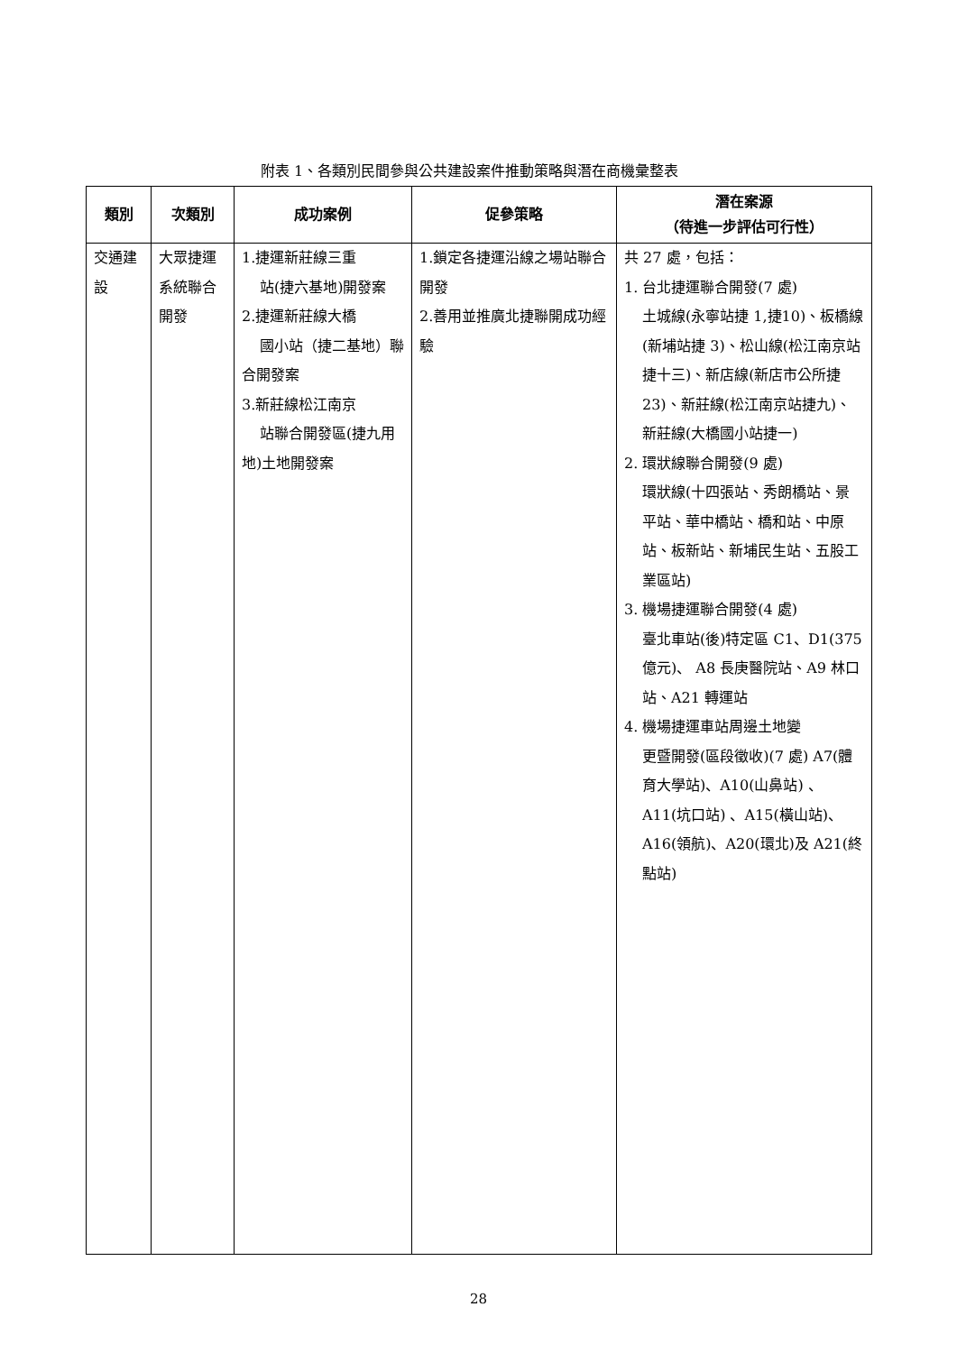附表 1、各類別民間參與公共建設案件推動策略與潛在商機彙整表
| 類別 | 次類別 | 成功案例 | 促參策略 | 潛在案源 （待進一步評估可行性） |
| --- | --- | --- | --- | --- |
| 交通建設 | 大眾捷運系統聯合開發 | 1.捷運新莊線三重 站(捷六基地)開發案 2.捷運新莊線大橋 國小站（捷二基地）聯合開發案 3.新莊線松江南京 站聯合開發區(捷九用地)土地開發案 | 1.鎖定各捷運沿線之場站聯合開發 2.善用並推廣北捷聯開成功經驗 | 共 27 處，包括： 1. 台北捷運聯合開發(7 處) 土城線(永寧站捷 1,捷10)、板橋線(新埔站捷 3)、松山線(松江南京站捷十三)、新店線(新店市公所捷 23)、新莊線(松江南京站捷九)、新莊線(大橋國小站捷一) 2. 環狀線聯合開發(9 處) 環狀線(十四張站、秀朗橋站、景平站、華中橋站、橋和站、中原站、板新站、新埔民生站、五股工業區站) 3. 機場捷運聯合開發(4 處) 臺北車站(後)特定區 C1、D1(375 億元)、 A8 長庚醫院站、A9 林口站、A21 轉運站 4. 機場捷運車站周邊土地變 更暨開發(區段徵收)(7 處) A7(體育大學站)、A10(山鼻站) 、A11(坑口站) 、A15(橫山站)、A16(領航)、A20(環北)及 A21(終點站) |
28